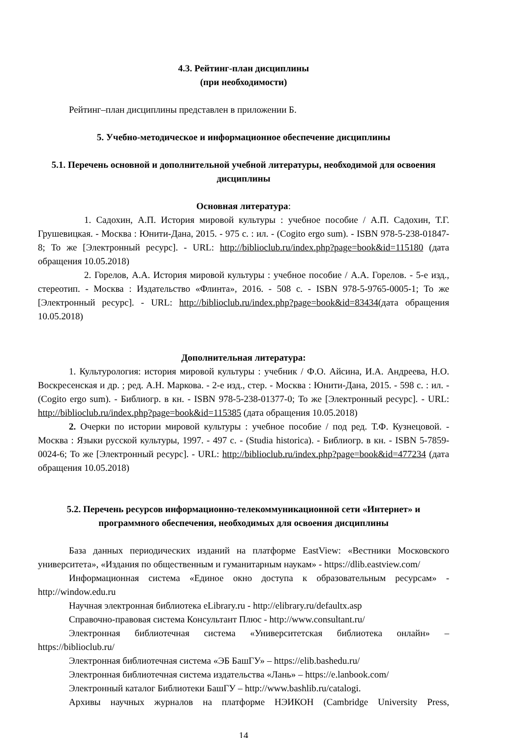4.3. Рейтинг-план дисциплины
(при необходимости)
Рейтинг–план дисциплины представлен в приложении Б.
5. Учебно-методическое и информационное обеспечение дисциплины
5.1. Перечень основной и дополнительной учебной литературы, необходимой для освоения дисциплины
Основная литература:
1. Садохин, А.П. История мировой культуры : учебное пособие / А.П. Садохин, Т.Г. Грушевицкая. - Москва : Юнити-Дана, 2015. - 975 с. : ил. - (Cogito ergo sum). - ISBN 978-5-238-01847-8; То же [Электронный ресурс]. - URL: http://biblioclub.ru/index.php?page=book&id=115180 (дата обращения 10.05.2018)
2. Горелов, А.А. История мировой культуры : учебное пособие / А.А. Горелов. - 5-е изд., стереотип. - Москва : Издательство «Флинта», 2016. - 508 с. - ISBN 978-5-9765-0005-1; То же [Электронный ресурс]. - URL: http://biblioclub.ru/index.php?page=book&id=83434(дата обращения 10.05.2018)
Дополнительная литература:
1. Культурология: история мировой культуры : учебник / Ф.О. Айсина, И.А. Андреева, Н.О. Воскресенская и др. ; ред. А.Н. Маркова. - 2-е изд., стер. - Москва : Юнити-Дана, 2015. - 598 с. : ил. - (Cogito ergo sum). - Библиогр. в кн. - ISBN 978-5-238-01377-0; То же [Электронный ресурс]. - URL: http://biblioclub.ru/index.php?page=book&id=115385 (дата обращения 10.05.2018)
2. Очерки по истории мировой культуры : учебное пособие / под ред. Т.Ф. Кузнецовой. - Москва : Языки русской культуры, 1997. - 497 с. - (Studia historica). - Библиогр. в кн. - ISBN 5-7859-0024-6; То же [Электронный ресурс]. - URL: http://biblioclub.ru/index.php?page=book&id=477234 (дата обращения 10.05.2018)
5.2. Перечень ресурсов информационно-телекоммуникационной сети «Интернет» и программного обеспечения, необходимых для освоения дисциплины
База данных периодических изданий на платформе EastView: «Вестники Московского университета», «Издания по общественным и гуманитарным наукам» - https://dlib.eastview.com/
Информационная система «Единое окно доступа к образовательным ресурсам» - http://window.edu.ru
Научная электронная библиотека eLibrary.ru - http://elibrary.ru/defaultx.asp
Справочно-правовая система Консультант Плюс - http://www.consultant.ru/
Электронная библиотечная система «Университетская библиотека онлайн» – https://biblioclub.ru/
Электронная библиотечная система «ЭБ БашГУ» – https://elib.bashedu.ru/
Электронная библиотечная система издательства «Лань» – https://e.lanbook.com/
Электронный каталог Библиотеки БашГУ – http://www.bashlib.ru/catalogi.
Архивы научных журналов на платформе НЭИКОН (Cambridge University Press,
14